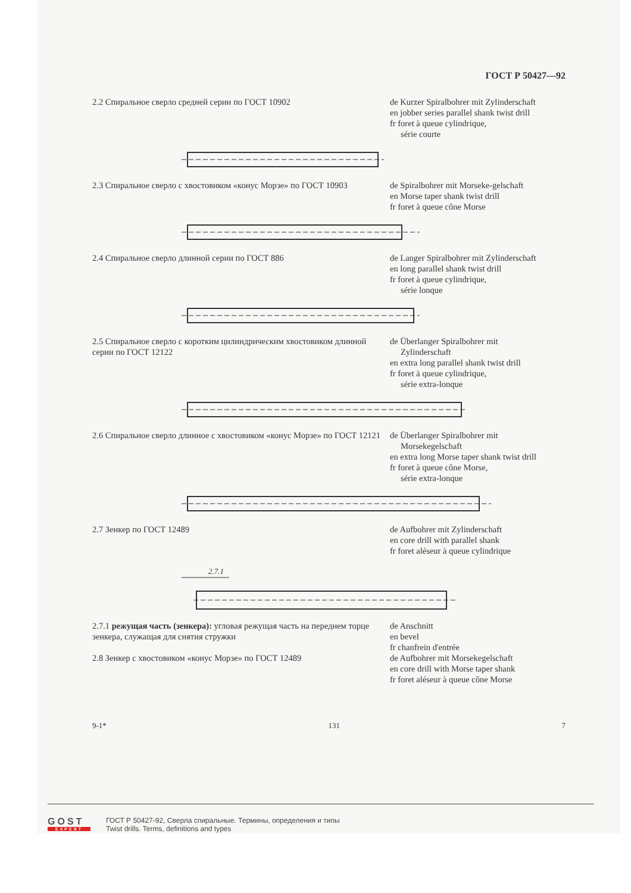ГОСТ Р 50427—92
2.2 Спиральное сверло средней серии по ГОСТ 10902 de Kurzer Spiralbohrer mit Zylinderschaft
en jobber series parallel shank twist drill
fr foret à queue cylindrique,
série courte
2.3 Спиральное сверло с хвостовиком «конус Морзе» по ГОСТ 10903
de Spiralbohrer mit Morseke-gelschaft
en Morse taper shank twist drill
fr foret à queue cône Morse
2.4 Спиральное сверло длинной серии по ГОСТ 886 de Langer Spiralbohrer mit Zylinderschaft
en long parallel shank twist drill
fr foret à queue cylindrique,
série lonque
2.5 Спиральное сверло с коротким цилиндрическим хвостовиком длинной серии по ГОСТ 12122
de Überlanger Spiralbohrer mit
Zylinderschaft
en extra long parallel shank twist drill
fr foret à queue cylindrique,
série extra-lonque
2.6 Спиральное сверло длинное с хвостовиком «конус Морзе» по ГОСТ 12121
de Überlanger Spiralbohrer mit
Morsekegelschaft
en extra long Morse taper shank twist drill
fr foret à queue cône Morse,
série extra-lonque
2.7 Зенкер по ГОСТ 12489 de Aufbohrer mit Zylinderschaft
en core drill with parallel shank
fr foret aléseur à queue cylindrique
2.7.1
2.7.1 режущая часть (зенкера): угловая режущая часть на переднем торце зенкера, служащая для снятия стружки
de Anschnitt
en bevel
fr chanfrein d'entrée
2.8 Зенкер с хвостовиком «конус Морзе» по ГОСТ 12489 de Aufbohrer mit Morsekegelschaft
en core drill with Morse taper shank
fr foret aléseur à queue cône Morse
9-1* 131 7
GOST
EXPERT
ГОСТ Р 50427-92, Сверла спиральные. Термины, определения и типы
Twist drills. Terms, definitions and types